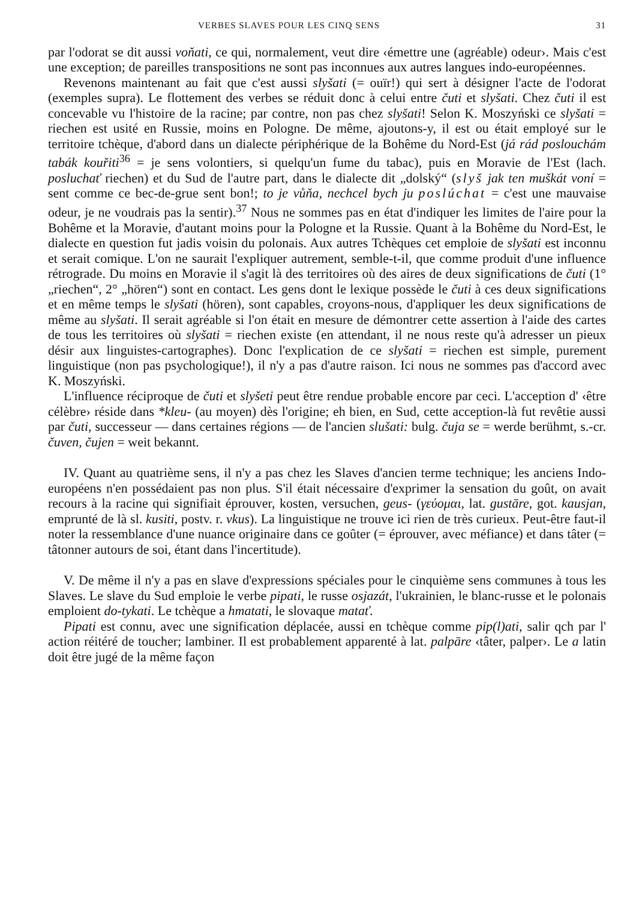VERBES SLAVES POUR LES CINQ SENS 31
par l'odorat se dit aussi voňati, ce qui, normalement, veut dire ‹émettre une (agréable) odeur›. Mais c'est une exception; de pareilles transpositions ne sont pas inconnues aux autres langues indo-européennes.
Revenons maintenant au fait que c'est aussi slyšati (= ouïr!) qui sert à désigner l'acte de l'odorat (exemples supra). Le flottement des verbes se réduit donc à celui entre čuti et slyšati. Chez čuti il est concevable vu l'histoire de la racine; par contre, non pas chez slyšati! Selon K. Moszyński ce slyšati = riechen est usité en Russie, moins en Pologne. De même, ajoutons-y, il est ou était employé sur le territoire tchèque, d'abord dans un dialecte périphérique de la Bohême du Nord-Est (já rád poslouchám tabák kouřiti<sup>36</sup> = je sens volontiers, si quelqu'un fume du tabac), puis en Moravie de l'Est (lach. posluchať riechen) et du Sud de l'autre part, dans le dialecte dit „dolský“ (slyš jak ten muškát voní = sent comme ce bec-de-grue sent bon!; to je vůňa, nechcel bych ju poslúchat = c'est une mauvaise odeur, je ne voudrais pas la sentir).<sup>37</sup> Nous ne sommes pas en état d'indiquer les limites de l'aire pour la Bohême et la Moravie, d'autant moins pour la Pologne et la Russie. Quant à la Bohême du Nord-Est, le dialecte en question fut jadis voisin du polonais. Aux autres Tchèques cet emploie de slyšati est inconnu et serait comique. L'on ne saurait l'expliquer autrement, semble-t-il, que comme produit d'une influence rétrograde. Du moins en Moravie il s'agit là des territoires où des aires de deux significations de čuti (1° „riechen“, 2° „hören“) sont en contact. Les gens dont le lexique possède le čuti à ces deux significations et en même temps le slyšati (hören), sont capables, croyons-nous, d'appliquer les deux significations de même au slyšati. Il serait agréable si l'on était en mesure de démontrer cette assertion à l'aide des cartes de tous les territoires où slyšati = riechen existe (en attendant, il ne nous reste qu'à adresser un pieux désir aux linguistes-cartographes). Donc l'explication de ce slyšati = riechen est simple, purement linguistique (non pas psychologique!), il n'y a pas d'autre raison. Ici nous ne sommes pas d'accord avec K. Moszyński.
L'influence réciproque de čuti et slyšeti peut être rendue probable encore par ceci. L'acception d' ‹être célèbre› réside dans *kleu- (au moyen) dès l'origine; eh bien, en Sud, cette acception-là fut revêtie aussi par čuti, successeur — dans certaines régions — de l'ancien slušati: bulg. čuja se = werde berühmt, s.-cr. čuven, čujen = weit bekannt.
IV. Quant au quatrième sens, il n'y a pas chez les Slaves d'ancien terme technique; les anciens Indo-européens n'en possédaient pas non plus. S'il était nécessaire d'exprimer la sensation du goût, on avait recours à la racine qui signifiait éprouver, kosten, versuchen, geus- (γεύομαι, lat. gustāre, got. kausjan, emprunté de là sl. kusiti, postv. r. vkus). La linguistique ne trouve ici rien de très curieux. Peut-être faut-il noter la ressemblance d'une nuance originaire dans ce goûter (= éprouver, avec méfiance) et dans tâter (= tâtonner autours de soi, étant dans l'incertitude).
V. De même il n'y a pas en slave d'expressions spéciales pour le cinquième sens communes à tous les Slaves. Le slave du Sud emploie le verbe pipati, le russe osjazát, l'ukrainien, le blanc-russe et le polonais emploient do-tykati. Le tchèque a hmatati, le slovaque matať.
Pipati est connu, avec une signification déplacée, aussi en tchèque comme pip(l)ati, salir qch par l' action réitéré de toucher; lambiner. Il est probablement apparenté à lat. palpāre ‹tâter, palper›. Le a latin doit être jugé de la même façon